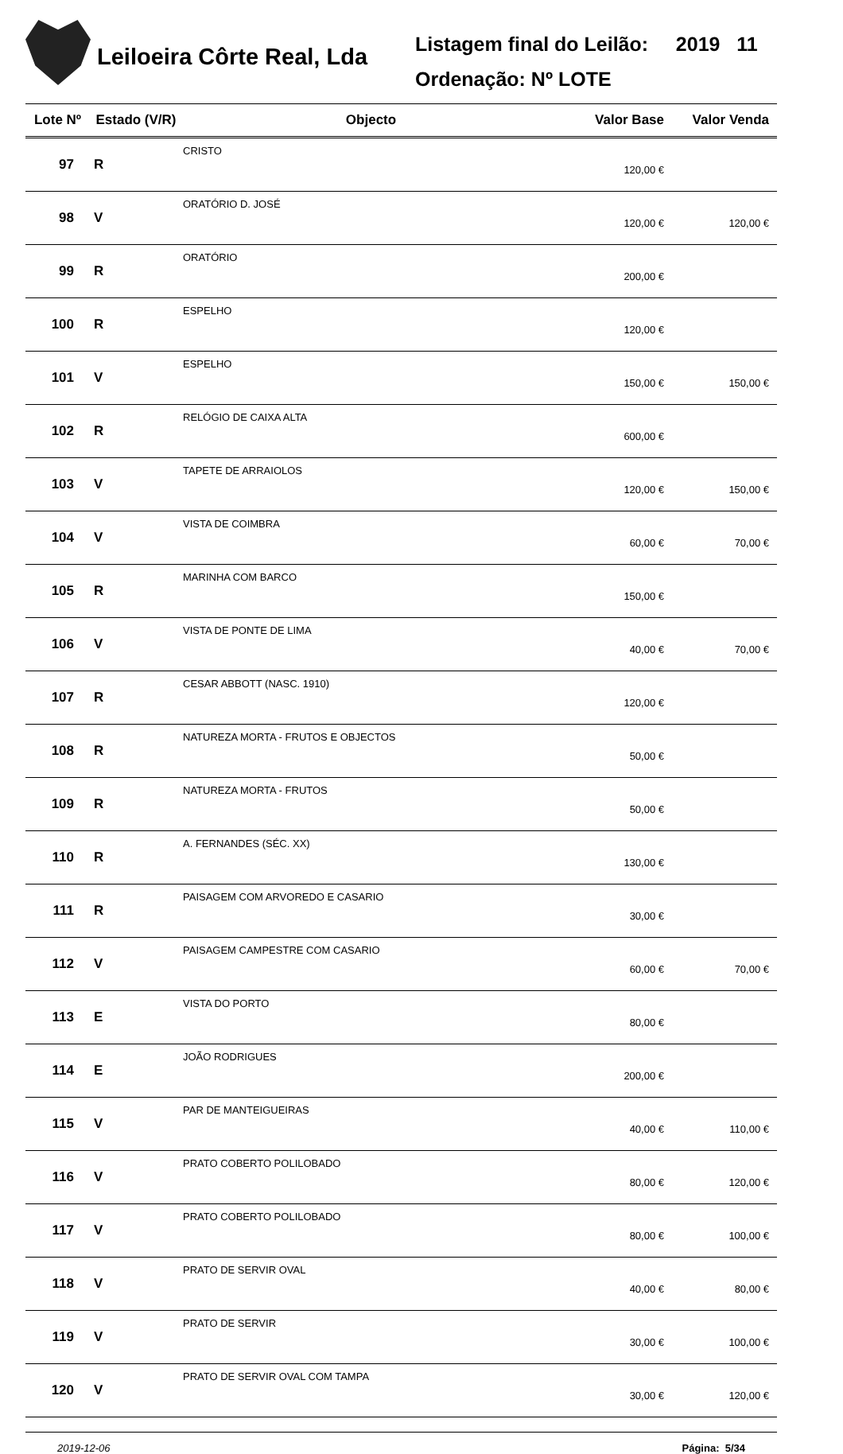Leiloeira Côrte Real, Lda
Listagem final do Leilão: 2019 11
Ordenação: Nº LOTE
| Lote Nº | Estado (V/R) | Objecto | Valor Base | Valor Venda |
| --- | --- | --- | --- | --- |
| 97 | R | CRISTO | 120,00 € | |
| 98 | V | ORATÓRIO D. JOSÉ | 120,00 € | 120,00 € |
| 99 | R | ORATÓRIO | 200,00 € | |
| 100 | R | ESPELHO | 120,00 € | |
| 101 | V | ESPELHO | 150,00 € | 150,00 € |
| 102 | R | RELÓGIO DE CAIXA ALTA | 600,00 € | |
| 103 | V | TAPETE DE ARRAIOLOS | 120,00 € | 150,00 € |
| 104 | V | VISTA DE COIMBRA | 60,00 € | 70,00 € |
| 105 | R | MARINHA COM BARCO | 150,00 € | |
| 106 | V | VISTA DE PONTE DE LIMA | 40,00 € | 70,00 € |
| 107 | R | CESAR ABBOTT (NASC. 1910) | 120,00 € | |
| 108 | R | NATUREZA MORTA - FRUTOS E OBJECTOS | 50,00 € | |
| 109 | R | NATUREZA MORTA - FRUTOS | 50,00 € | |
| 110 | R | A. FERNANDES (SÉC. XX) | 130,00 € | |
| 111 | R | PAISAGEM COM ARVOREDO E CASARIO | 30,00 € | |
| 112 | V | PAISAGEM CAMPESTRE COM CASARIO | 60,00 € | 70,00 € |
| 113 | E | VISTA DO PORTO | 80,00 € | |
| 114 | E | JOÃO RODRIGUES | 200,00 € | |
| 115 | V | PAR DE MANTEIGUEIRAS | 40,00 € | 110,00 € |
| 116 | V | PRATO COBERTO POLILOBADO | 80,00 € | 120,00 € |
| 117 | V | PRATO COBERTO POLILOBADO | 80,00 € | 100,00 € |
| 118 | V | PRATO DE SERVIR OVAL | 40,00 € | 80,00 € |
| 119 | V | PRATO DE SERVIR | 30,00 € | 100,00 € |
| 120 | V | PRATO DE SERVIR OVAL COM TAMPA | 30,00 € | 120,00 € |
2019-12-06 Página: 5/34